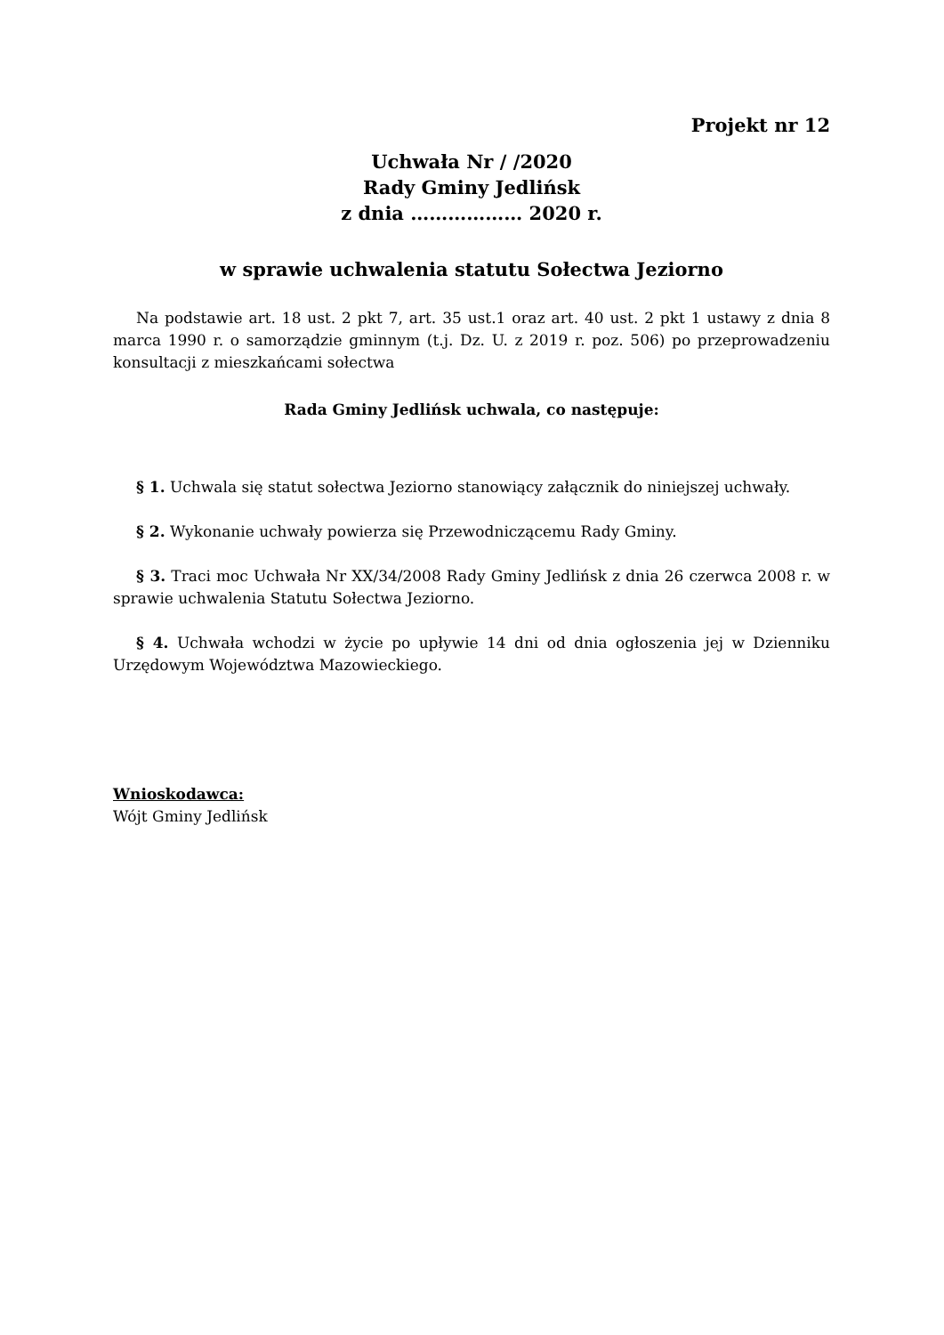Projekt nr 12
Uchwała Nr / /2020
Rady Gminy Jedlińsk
z dnia ……………… 2020 r.
w sprawie uchwalenia statutu Sołectwa Jeziorno
Na podstawie art. 18 ust. 2 pkt 7, art. 35 ust.1 oraz art. 40 ust. 2 pkt 1 ustawy z dnia 8 marca 1990 r. o samorządzie gminnym (t.j. Dz. U. z 2019 r. poz. 506) po przeprowadzeniu konsultacji z mieszkańcami sołectwa
Rada Gminy Jedlińsk uchwala, co następuje:
§ 1. Uchwala się statut sołectwa Jeziorno stanowiący załącznik do niniejszej uchwały.
§ 2. Wykonanie uchwały powierza się Przewodniczącemu Rady Gminy.
§ 3. Traci moc Uchwała Nr XX/34/2008 Rady Gminy Jedlińsk z dnia 26 czerwca 2008 r. w sprawie uchwalenia Statutu Sołectwa Jeziorno.
§ 4. Uchwała wchodzi w życie po upływie 14 dni od dnia ogłoszenia jej w Dzienniku Urzędowym Województwa Mazowieckiego.
Wnioskodawca:
Wójt Gminy Jedlińsk